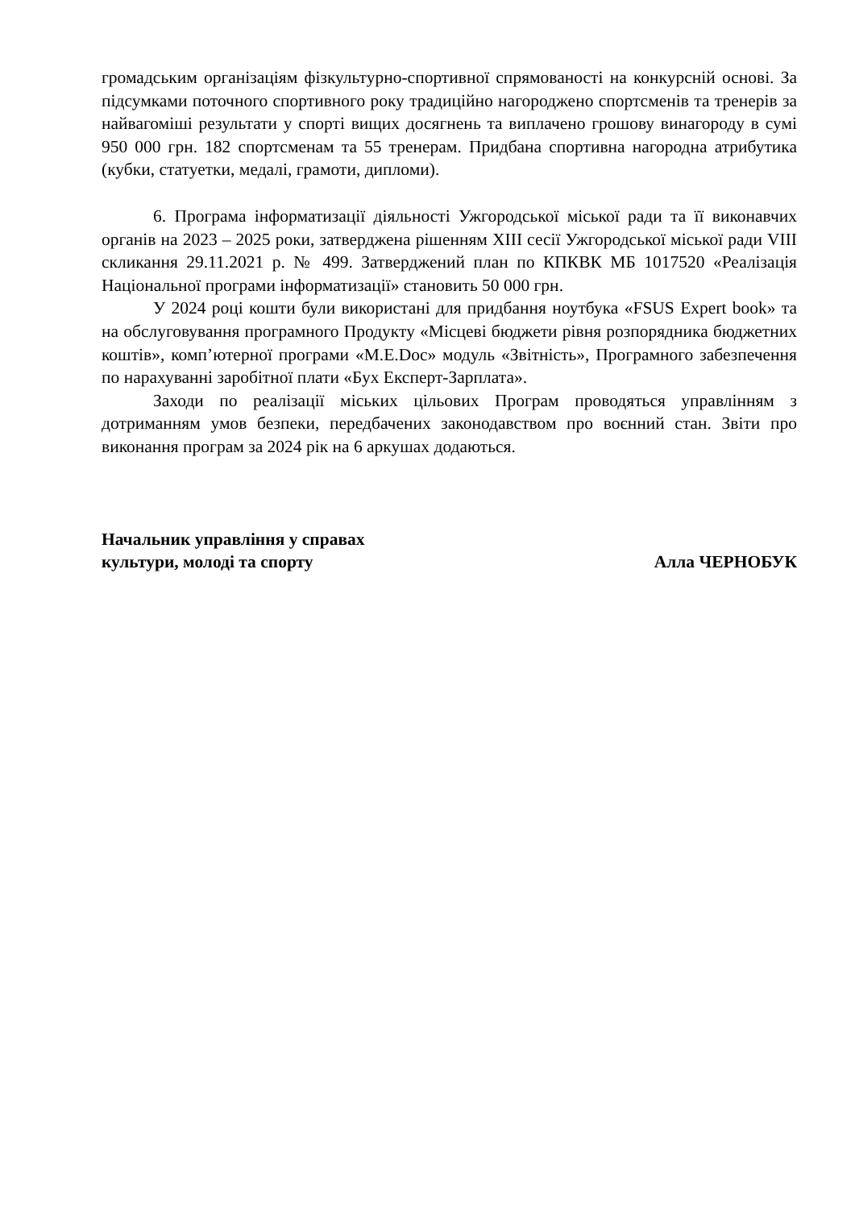громадським організаціям фізкультурно-спортивної спрямованості на конкурсній основі. За підсумками поточного спортивного року традиційно нагороджено спортсменів та тренерів за найвагоміші результати у спорті вищих досягнень та виплачено грошову винагороду в сумі 950 000 грн. 182 спортсменам та 55 тренерам. Придбана спортивна нагородна атрибутика (кубки, статуетки, медалі, грамоти, дипломи).
6. Програма інформатизації діяльності Ужгородської міської ради та її виконавчих органів на 2023 – 2025 роки, затверджена рішенням XIII сесії Ужгородської міської ради VIII скликання 29.11.2021 р. № 499. Затверджений план по КПКВК МБ 1017520 «Реалізація Національної програми інформатизації» становить 50 000 грн.
У 2024 році кошти були використані для придбання ноутбука «FSUS Expert book» та на обслуговування програмного Продукту «Місцеві бюджети рівня розпорядника бюджетних коштів», комп’ютерної програми «M.E.Doc» модуль «Звітність», Програмного забезпечення по нарахуванні заробітної плати «Бух Експерт-Зарплата».
Заходи по реалізації міських цільових Програм проводяться управлінням з дотриманням умов безпеки, передбачених законодавством про воєнний стан. Звіти про виконання програм за 2024 рік на 6 аркушах додаються.
Начальник управління у справах
культури, молоді та спорту
Алла ЧЕРНОБУК